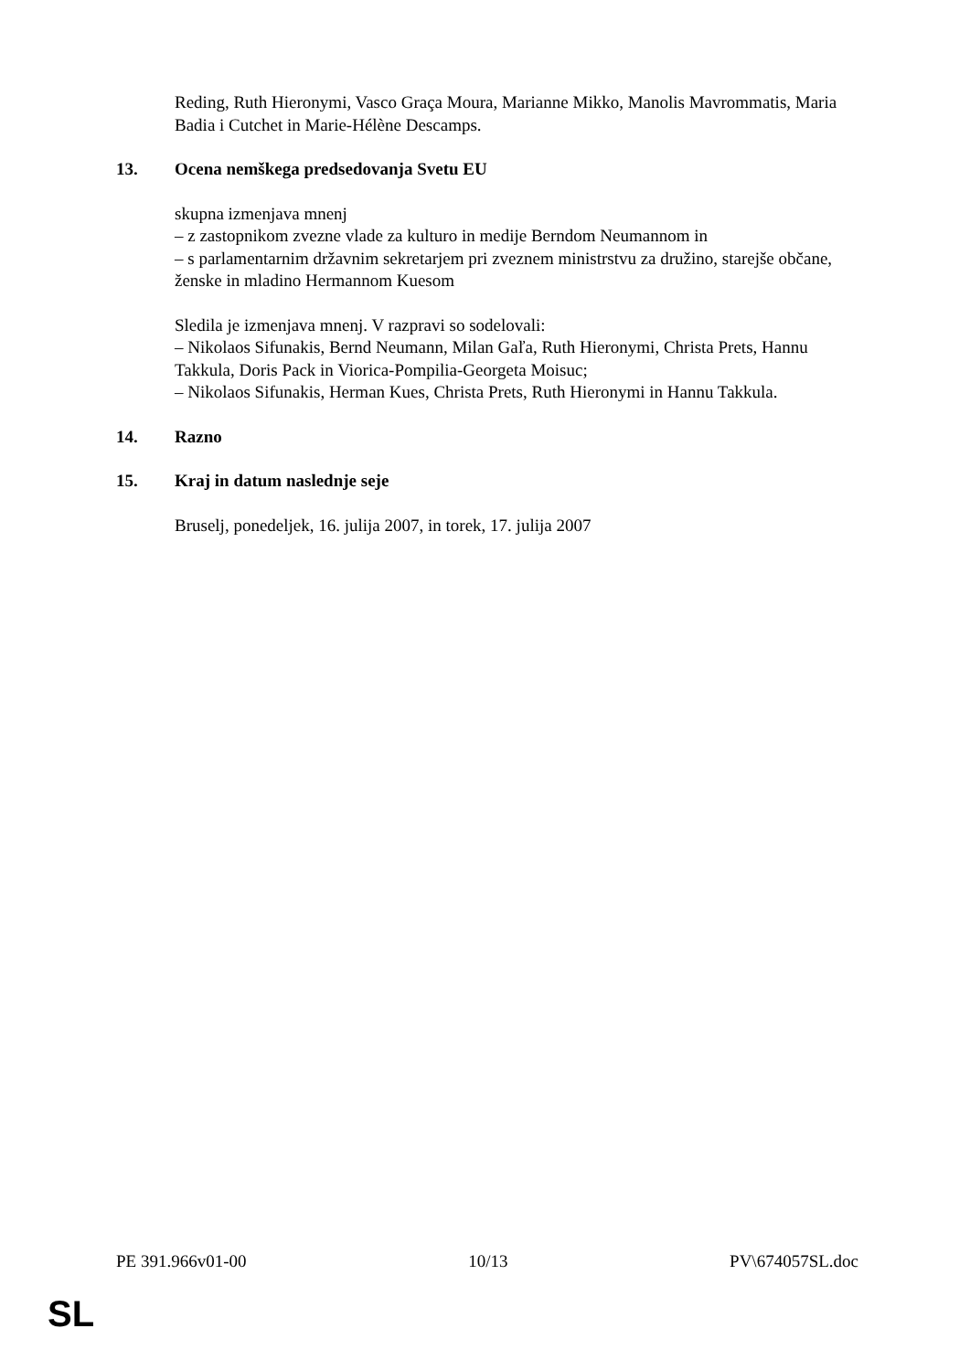Reding, Ruth Hieronymi, Vasco Graça Moura, Marianne Mikko, Manolis Mavrommatis, Maria Badia i Cutchet in Marie-Hélène Descamps.
13. Ocena nemškega predsedovanja Svetu EU
skupna izmenjava mnenj
– z zastopnikom zvezne vlade za kulturo in medije Berndom Neumannom in
– s parlamentarnim državnim sekretarjem pri zveznem ministrstvu za družino, starejše občane, ženske in mladino Hermannom Kuesom
Sledila je izmenjava mnenj. V razpravi so sodelovali:
– Nikolaos Sifunakis, Bernd Neumann, Milan Gaľa, Ruth Hieronymi, Christa Prets, Hannu Takkula, Doris Pack in Viorica-Pompilia-Georgeta Moisuc;
– Nikolaos Sifunakis, Herman Kues, Christa Prets, Ruth Hieronymi in Hannu Takkula.
14. Razno
15. Kraj in datum naslednje seje
Bruselj, ponedeljek, 16. julija 2007, in torek, 17. julija 2007
PE 391.966v01-00 10/13 PV\674057SL.doc
SL